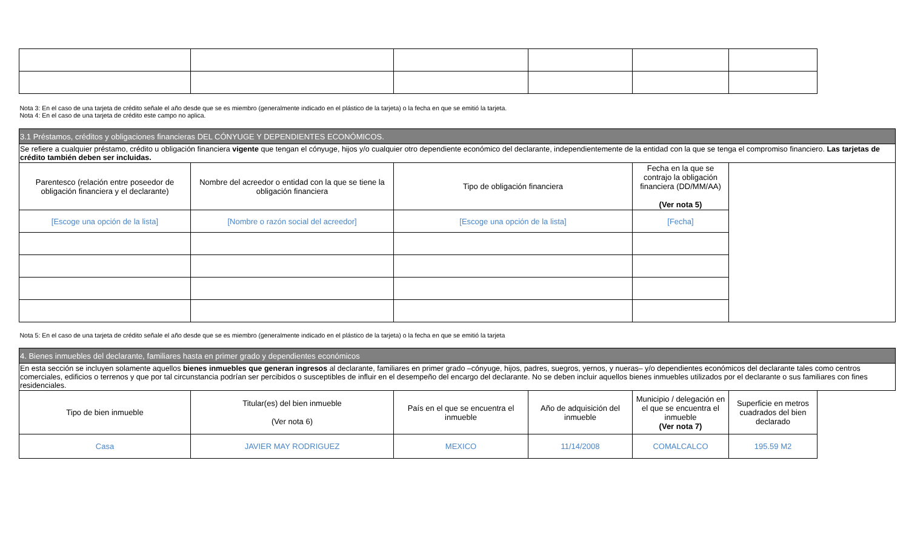| Nota 3: En el caso de una tarjeta de crédito señale el año desde que se es miembro (generalmente indicado en el plástico de la tarjeta) o la fecha en que se emitió la tarjeta. Nota 4: En el caso de una tarjeta de crédito este campo no aplica. | | | | | | |
| 3.1 Préstamos, créditos y obligaciones financieras DEL CÓNYUGE Y DEPENDIENTES ECONÓMICOS. | | | | | | |
| Se refiere a cualquier préstamo, crédito u obligación financiera vigente que tengan el cónyuge, hijos y/o cualquier otro dependiente económico del declarante, independientemente de la entidad con la que se tenga el compromiso financiero. Las tarjetas de crédito también deben ser incluidas. | | | | | | |
| Parentesco (relación entre poseedor de obligación financiera y el declarante) | Nombre del acreedor o entidad con la que se tiene la obligación financiera | Tipo de obligación financiera | | Fecha en la que se contrajo la obligación financiera (DD/MM/AA) (Ver nota 5) | | |
| [Escoge una opción de la lista] | [Nombre o razón social del acreedor] | [Escoge una opción de la lista] | | [Fecha] | | |
| Nota 5: En el caso de una tarjeta de crédito señale el año desde que se es miembro (generalmente indicado en el plástico de la tarjeta) o la fecha en que se emitió la tarjeta | | | | | | |
| 4. Bienes inmuebles del declarante, familiares hasta en primer grado y dependientes económicos | | | | | | |
| En esta sección se incluyen solamente aquellos bienes inmuebles que generan ingresos al declarante, familiares en primer grado –cónyuge, hijos, padres, suegros, yernos, y nueras– y/o dependientes económicos del declarante tales como centros comerciales, edificios o terrenos y que por tal circunstancia podrían ser percibidos o susceptibles de influir en el desempeño del encargo del declarante. No se deben incluir aquellos bienes inmuebles utilizados por el declarante o sus familiares con fines residenciales. | | | | | | |
| Tipo de bien inmueble | Titular(es) del bien inmueble (Ver nota 6) | País en el que se encuentra el inmueble | Año de adquisición del inmueble | Municipio / delegación en el que se encuentra el inmueble (Ver nota 7) | Superficie en metros cuadrados del bien declarado | |
| Casa | JAVIER MAY RODRIGUEZ | MEXICO | 11/14/2008 | COMALCALCO | 195.59 M2 | |